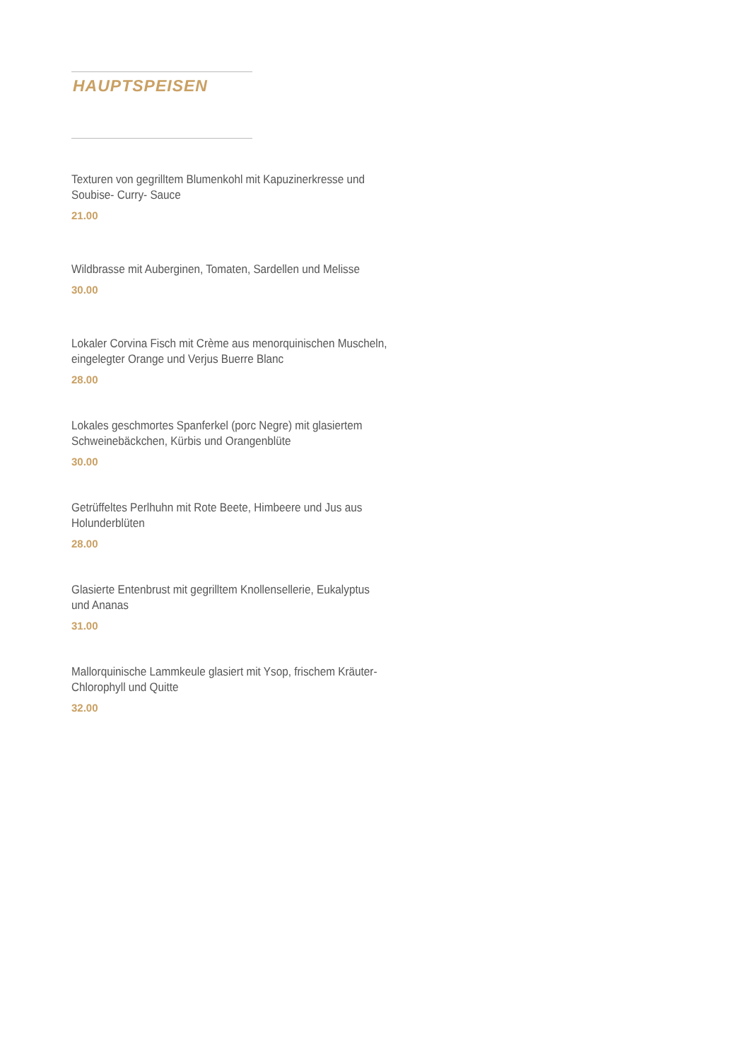HAUPTSPEISEN
Texturen von gegrilltem Blumenkohl mit Kapuzinerkresse und
Soubise- Curry- Sauce
21.00
Wildbrasse mit Auberginen, Tomaten, Sardellen und Melisse
30.00
Lokaler Corvina Fisch mit Crème aus menorquinischen Muscheln,
eingelegter Orange und Verjus Buerre Blanc
28.00
Lokales geschmortes Spanferkel (porc Negre) mit glasiertem
Schweinebäckchen, Kürbis und Orangenblüte
30.00
Getrüffeltes Perlhuhn mit Rote Beete, Himbeere und Jus aus
Holunderblüten
28.00
Glasierte Entenbrust mit gegrilltem Knollensellerie, Eukalyptus
und Ananas
31.00
Mallorquinische Lammkeule glasiert mit Ysop, frischem Kräuter-
Chlorophyll und Quitte
32.00